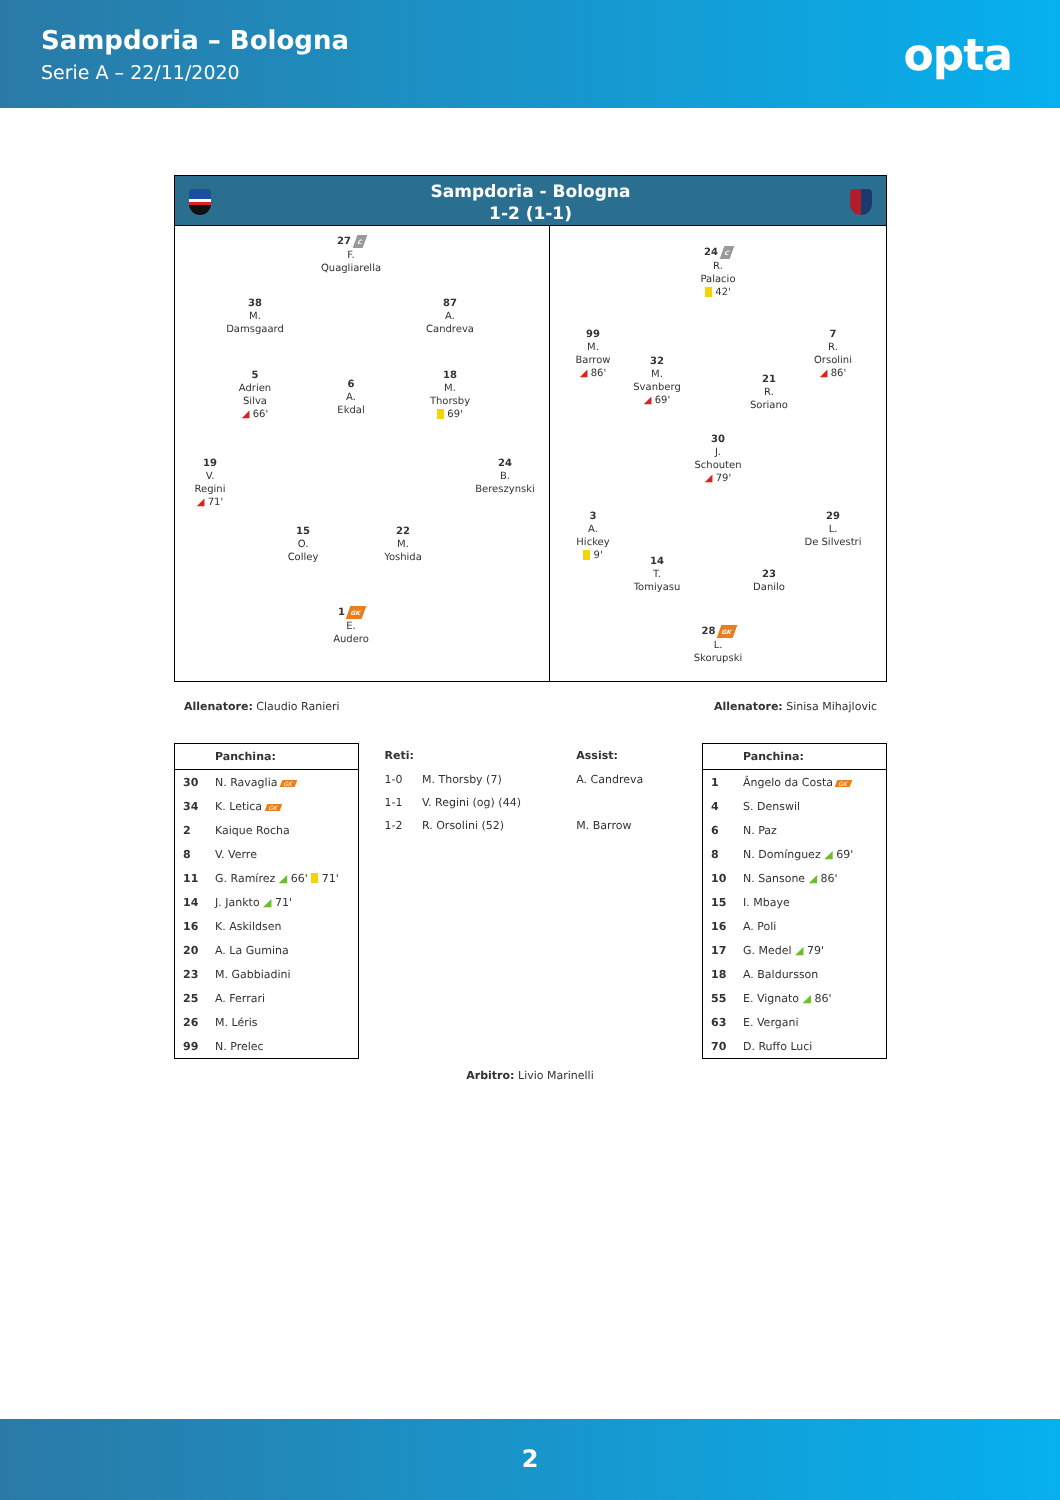Sampdoria – Bologna
Serie A – 22/11/2020
opta
Sampdoria - Bologna
1-2 (1-1)
27 C
F.
Quagliarella
38
M.
Damsgaard
87
A.
Candreva
5
Adrien
Silva
◢ 66'
6
A.
Ekdal
18
M.
Thorsby
69'
19
V.
Regini
◢ 71'
24
B.
Bereszynski
15
O.
Colley
22
M.
Yoshida
1 GK
E.
Audero
24 C
R.
Palacio
42'
99
M.
Barrow
◢ 86'
32
M.
Svanberg
◢ 69'
21
R.
Soriano
7
R.
Orsolini
◢ 86'
30
J.
Schouten
◢ 79'
3
A.
Hickey
9'
14
T.
Tomiyasu
23
Danilo
29
L.
De Silvestri
28 GK
L.
Skorupski
Allenatore: Claudio Ranieri Allenatore: Sinisa Mihajlovic
| Panchina: | |
| --- | --- |
| 30 | N. Ravaglia GK |
| 34 | K. Letica GK |
| 2 | Kaique Rocha |
| 8 | V. Verre |
| 11 | G. Ramírez ◢ 66' 71' |
| 14 | J. Jankto ◢ 71' |
| 16 | K. Askildsen |
| 20 | A. La Gumina |
| 23 | M. Gabbiadini |
| 25 | A. Ferrari |
| 26 | M. Léris |
| 99 | N. Prelec |
| Reti: | | Assist: |
| --- | --- | --- |
| 1-0 | M. Thorsby (7) | A. Candreva |
| 1-1 | V. Regini (og) (44) | |
| 1-2 | R. Orsolini (52) | M. Barrow |
| Panchina: | |
| --- | --- |
| 1 | Ângelo da Costa GK |
| 4 | S. Denswil |
| 6 | N. Paz |
| 8 | N. Domínguez ◢ 69' |
| 10 | N. Sansone ◢ 86' |
| 15 | I. Mbaye |
| 16 | A. Poli |
| 17 | G. Medel ◢ 79' |
| 18 | A. Baldursson |
| 55 | E. Vignato ◢ 86' |
| 63 | E. Vergani |
| 70 | D. Ruffo Luci |
Arbitro: Livio Marinelli
2